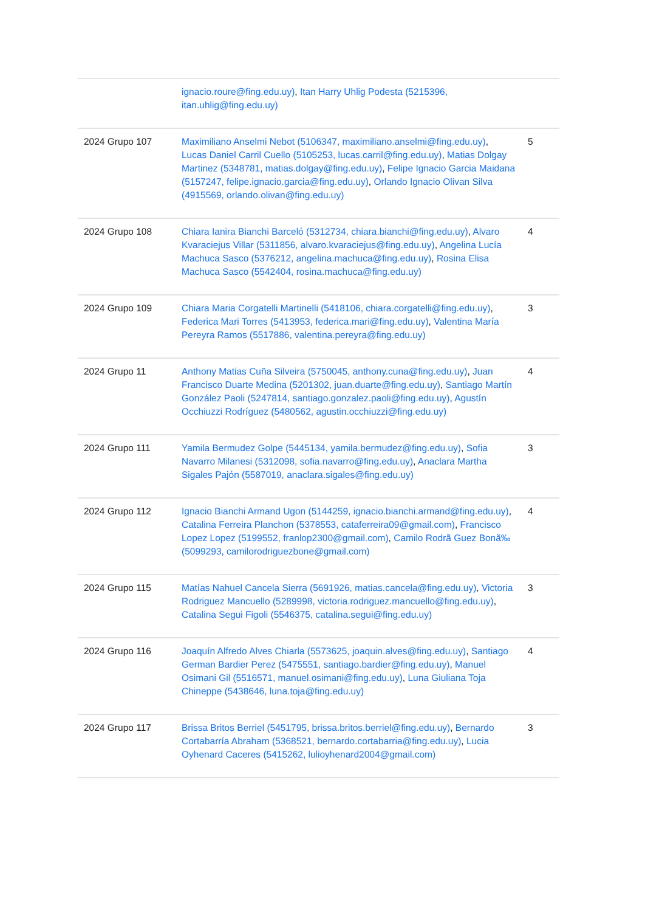| | ignacio.roure@fing.edu.uy) , Itan Harry Uhlig Podesta (5215396, itan.uhlig@fing.edu.uy) | |
| 2024 Grupo 107 | Maximiliano Anselmi Nebot (5106347, maximiliano.anselmi@fing.edu.uy) , Lucas Daniel Carril Cuello (5105253, lucas.carril@fing.edu.uy) , Matias Dolgay Martinez (5348781, matias.dolgay@fing.edu.uy) , Felipe Ignacio Garcia Maidana (5157247, felipe.ignacio.garcia@fing.edu.uy) , Orlando Ignacio Olivan Silva (4915569, orlando.olivan@fing.edu.uy) | 5 |
| 2024 Grupo 108 | Chiara Ianira Bianchi Barceló (5312734, chiara.bianchi@fing.edu.uy) , Alvaro Kvaraciejus Villar (5311856, alvaro.kvaraciejus@fing.edu.uy) , Angelina Lucía Machuca Sasco (5376212, angelina.machuca@fing.edu.uy) , Rosina Elisa Machuca Sasco (5542404, rosina.machuca@fing.edu.uy) | 4 |
| 2024 Grupo 109 | Chiara Maria Corgatelli Martinelli (5418106, chiara.corgatelli@fing.edu.uy) , Federica Mari Torres (5413953, federica.mari@fing.edu.uy) , Valentina María Pereyra Ramos (5517886, valentina.pereyra@fing.edu.uy) | 3 |
| 2024 Grupo 11 | Anthony Matias Cuña Silveira (5750045, anthony.cuna@fing.edu.uy) , Juan Francisco Duarte Medina (5201302, juan.duarte@fing.edu.uy) , Santiago Martín González Paoli (5247814, santiago.gonzalez.paoli@fing.edu.uy) , Agustín Occhiuzzi Rodríguez (5480562, agustin.occhiuzzi@fing.edu.uy) | 4 |
| 2024 Grupo 111 | Yamila Bermudez Golpe (5445134, yamila.bermudez@fing.edu.uy) , Sofia Navarro Milanesi (5312098, sofia.navarro@fing.edu.uy) , Anaclara Martha Sigales Pajón (5587019, anaclara.sigales@fing.edu.uy) | 3 |
| 2024 Grupo 112 | Ignacio Bianchi Armand Ugon (5144259, ignacio.bianchi.armand@fing.edu.uy) , Catalina Ferreira Planchon (5378553, cataferreira09@gmail.com) , Francisco Lopez Lopez (5199552, franlop2300@gmail.com) , Camilo Rodrã Guez Bonã‰ (5099293, camilorodriguezbone@gmail.com) | 4 |
| 2024 Grupo 115 | Matías Nahuel Cancela Sierra (5691926, matias.cancela@fing.edu.uy) , Victoria Rodriguez Mancuello (5289998, victoria.rodriguez.mancuello@fing.edu.uy) , Catalina Segui Figoli (5546375, catalina.segui@fing.edu.uy) | 3 |
| 2024 Grupo 116 | Joaquín Alfredo Alves Chiarla (5573625, joaquin.alves@fing.edu.uy) , Santiago German Bardier Perez (5475551, santiago.bardier@fing.edu.uy) , Manuel Osimani Gil (5516571, manuel.osimani@fing.edu.uy) , Luna Giuliana Toja Chineppe (5438646, luna.toja@fing.edu.uy) | 4 |
| 2024 Grupo 117 | Brissa Britos Berriel (5451795, brissa.britos.berriel@fing.edu.uy) , Bernardo Cortabarría Abraham (5368521, bernardo.cortabarria@fing.edu.uy) , Lucia Oyhenard Caceres (5415262, lulioyhenard2004@gmail.com) | 3 |